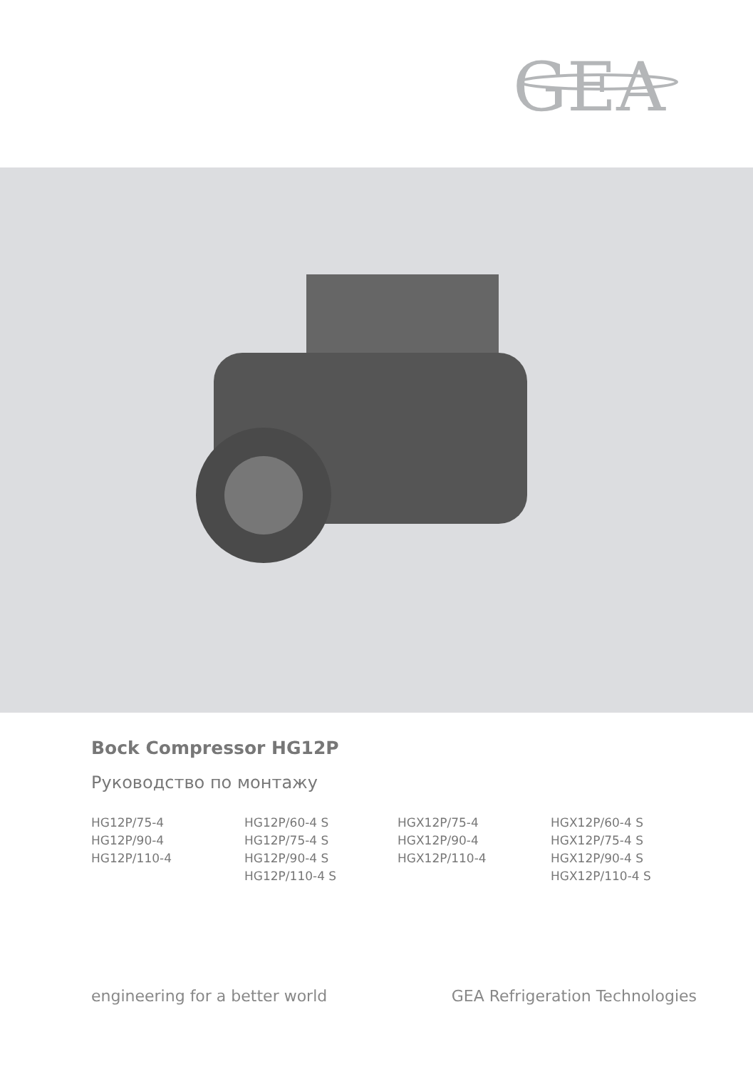GEA
Bock Compressor HG12P
Руководство по монтажу
HG12P/75-4
HG12P/90-4
HG12P/110-4
HG12P/60-4 S
HG12P/75-4 S
HG12P/90-4 S
HG12P/110-4 S
HGX12P/75-4
HGX12P/90-4
HGX12P/110-4
HGX12P/60-4 S
HGX12P/75-4 S
HGX12P/90-4 S
HGX12P/110-4 S
engineering for a better world GEA Refrigeration Technologies